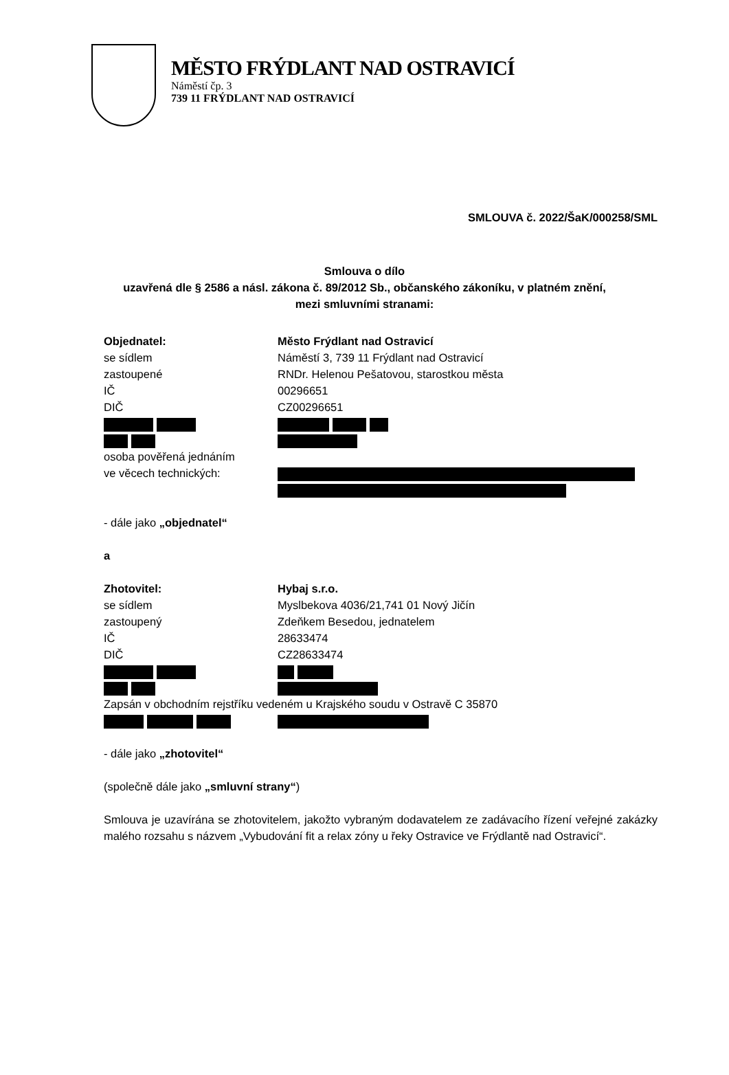MĚSTO FRÝDLANT NAD OSTRAVICÍ
Náměstí čp. 3
739 11 FRÝDLANT NAD OSTRAVICÍ
SMLOUVA č. 2022/ŠaK/000258/SML
Smlouva o dílo
uzavřená dle § 2586 a násl. zákona č. 89/2012 Sb., občanského zákoníku, v platném znění,
mezi smluvními stranami:
Objednatel: Město Frýdlant nad Ostravicí
se sídlem Náměstí 3, 739 11 Frýdlant nad Ostravicí
zastoupené RNDr. Helenou Pešatovou, starostkou města
IČ 00296651
DIČ CZ00296651
osoba pověřená jednáním
ve věcech technických:
- dále jako „objednatel“
a
Zhotovitel: Hybaj s.r.o.
se sídlem Myslbekova 4036/21,741 01 Nový Jičín
zastoupený Zdeňkem Besedou, jednatelem
IČ 28633474
DIČ CZ28633474
Zapsán v obchodním rejstříku vedeném u Krajského soudu v Ostravě C 35870
- dále jako „zhotovitel“
(společně dále jako „smluvní strany“)
Smlouva je uzavírána se zhotovitelem, jakožto vybraným dodavatelem ze zadávacího řízení veřejné zakázky malého rozsahu s názvem „Vybudování fit a relax zóny u řeky Ostravice ve Frýdlantě nad Ostravicí“.